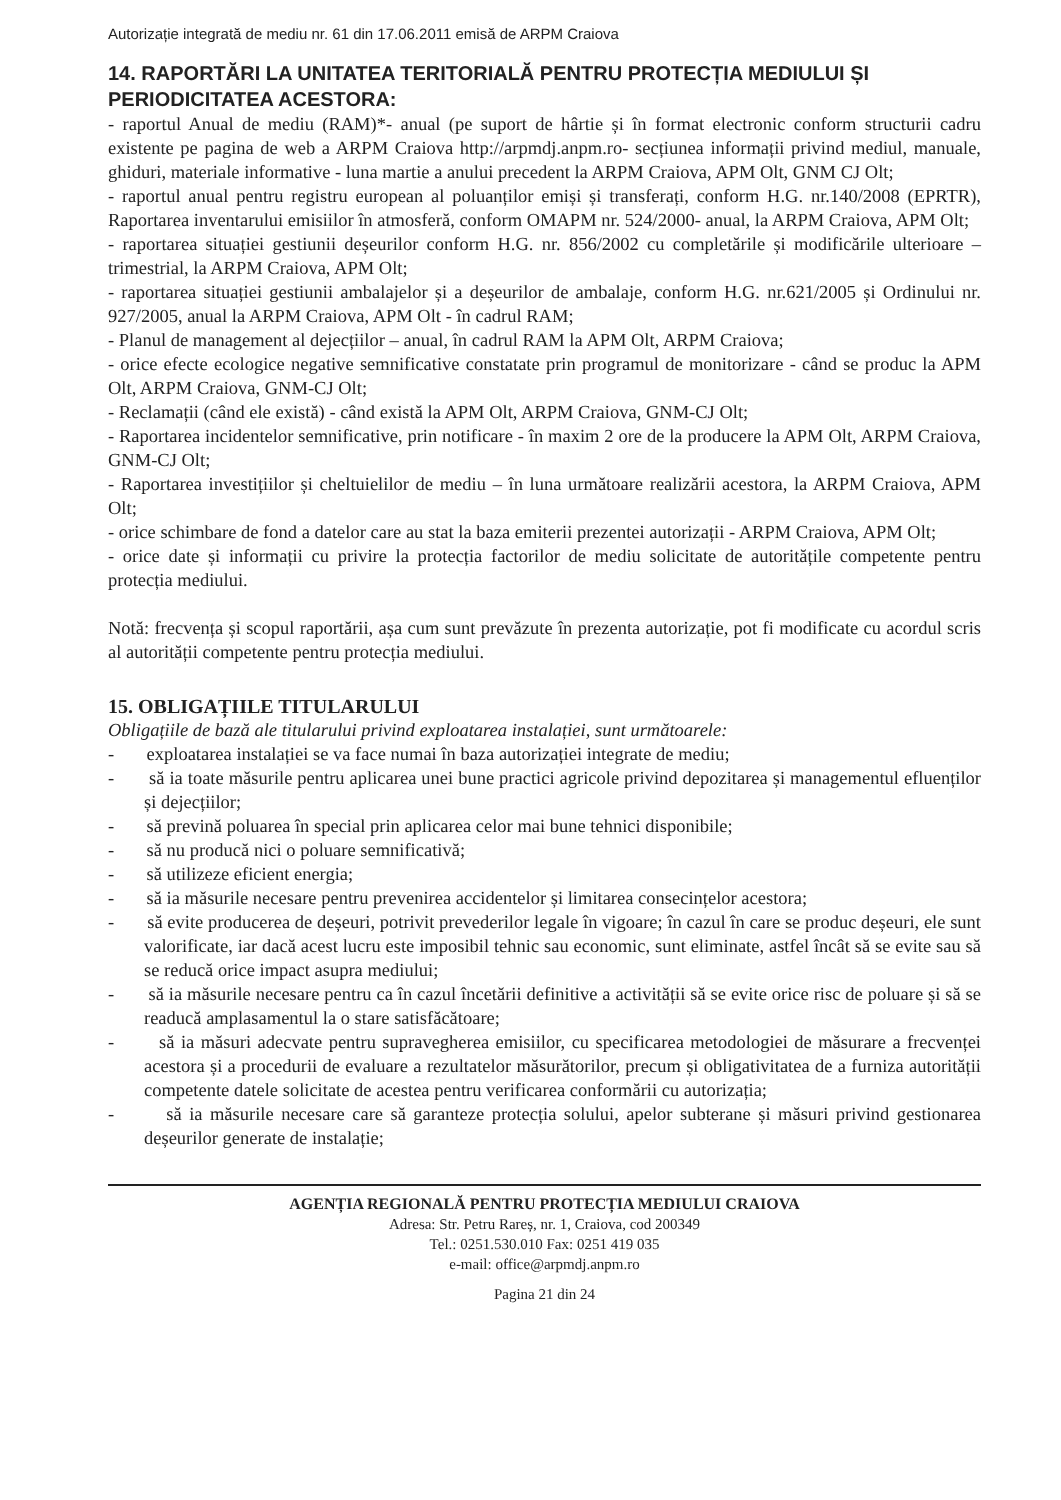Autorizație integrată de mediu nr. 61 din 17.06.2011 emisă de ARPM Craiova
14. RAPORTĂRI LA UNITATEA TERITORIALĂ PENTRU PROTECȚIA MEDIULUI ȘI PERIODICITATEA ACESTORA:
- raportul Anual de mediu (RAM)*- anual (pe suport de hârtie și în format electronic conform structurii cadru existente pe pagina de web a ARPM Craiova http://arpmdj.anpm.ro- secțiunea informații privind mediul, manuale, ghiduri, materiale informative - luna martie a anului precedent la ARPM Craiova, APM Olt, GNM CJ Olt;
- raportul anual pentru registru european al poluanților emiși și transferați, conform H.G. nr.140/2008 (EPRTR), Raportarea inventarului emisiilor în atmosferă, conform OMAPM nr. 524/2000- anual, la ARPM Craiova, APM Olt;
- raportarea situației gestiunii deșeurilor conform H.G. nr. 856/2002 cu completările și modificările ulterioare – trimestrial, la ARPM Craiova, APM Olt;
- raportarea situației gestiunii ambalajelor și a deșeurilor de ambalaje, conform H.G. nr.621/2005 și Ordinului nr. 927/2005, anual la ARPM Craiova, APM Olt - în cadrul RAM;
- Planul de management al dejecțiilor – anual, în cadrul RAM la APM Olt, ARPM Craiova;
- orice efecte ecologice negative semnificative constatate prin programul de monitorizare - când se produc la APM Olt, ARPM Craiova, GNM-CJ Olt;
- Reclamații (când ele există) - când există la APM Olt, ARPM Craiova, GNM-CJ Olt;
- Raportarea incidentelor semnificative, prin notificare - în maxim 2 ore de la producere la APM Olt, ARPM Craiova, GNM-CJ Olt;
- Raportarea investițiilor și cheltuielilor de mediu – în luna următoare realizării acestora, la ARPM Craiova, APM Olt;
- orice schimbare de fond a datelor care au stat la baza emiterii prezentei autorizații - ARPM Craiova, APM Olt;
- orice date și informații cu privire la protecția factorilor de mediu solicitate de autoritățile competente pentru protecția mediului.
Notă: frecvența și scopul raportării, așa cum sunt prevăzute în prezenta autorizație, pot fi modificate cu acordul scris al autorității competente pentru protecția mediului.
15. OBLIGAȚIILE TITULARULUI
Obligațiile de bază ale titularului privind exploatarea instalației, sunt următoarele:
- exploatarea instalației se va face numai în baza autorizației integrate de mediu;
- să ia toate măsurile pentru aplicarea unei bune practici agricole privind depozitarea și managementul efluenților și dejecțiilor;
- să prevină poluarea în special prin aplicarea celor mai bune tehnici disponibile;
- să nu producă nici o poluare semnificativă;
- să utilizeze eficient energia;
- să ia măsurile necesare pentru prevenirea accidentelor și limitarea consecințelor acestora;
- să evite producerea de deșeuri, potrivit prevederilor legale în vigoare; în cazul în care se produc deșeuri, ele sunt valorificate, iar dacă acest lucru este imposibil tehnic sau economic, sunt eliminate, astfel încât să se evite sau să se reducă orice impact asupra mediului;
- să ia măsurile necesare pentru ca în cazul încetării definitive a activității să se evite orice risc de poluare și să se readucă amplasamentul la o stare satisfăcătoare;
- să ia măsuri adecvate pentru supravegherea emisiilor, cu specificarea metodologiei de măsurare a frecvenței acestora și a procedurii de evaluare a rezultatelor măsurătorilor, precum și obligativitatea de a furniza autorității competente datele solicitate de acestea pentru verificarea conformării cu autorizația;
- să ia măsurile necesare care să garanteze protecția solului, apelor subterane și măsuri privind gestionarea deșeurilor generate de instalație;
AGENȚIA REGIONALĂ PENTRU PROTECȚIA MEDIULUI CRAIOVA
Adresa: Str. Petru Rareș, nr. 1, Craiova, cod 200349
Tel.: 0251.530.010 Fax: 0251 419 035
e-mail: office@arpmdj.anpm.ro
Pagina 21 din 24